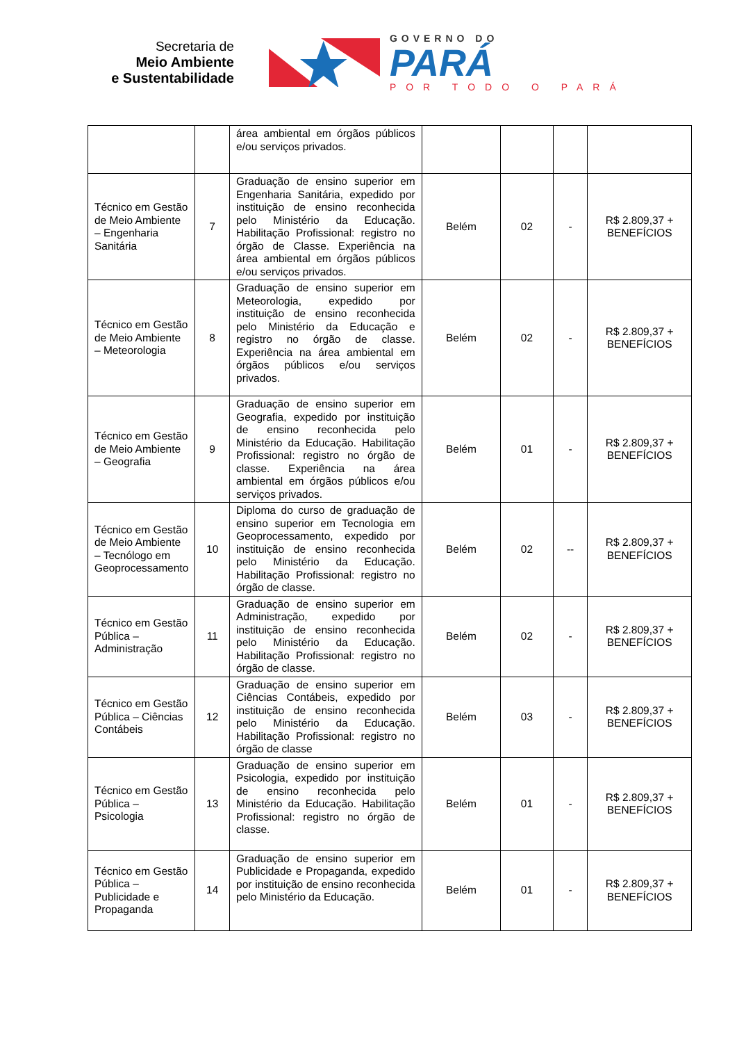Secretaria de
Meio Ambiente
e Sustentabilidade
GOVERNO DO
PARÁ
POR TODO O PARÁ
| | | área ambiental em órgãos públicos e/ou serviços privados. | | | | |
| Técnico em Gestão de Meio Ambiente – Engenharia Sanitária | 7 | Graduação de ensino superior em Engenharia Sanitária, expedido por instituição de ensino reconhecida pelo Ministério da Educação. Habilitação Profissional: registro no órgão de Classe. Experiência na área ambiental em órgãos públicos e/ou serviços privados. | Belém | 02 | - | R$ 2.809,37 + BENEFÍCIOS |
| Técnico em Gestão de Meio Ambiente – Meteorologia | 8 | Graduação de ensino superior em Meteorologia, expedido por instituição de ensino reconhecida pelo Ministério da Educação e registro no órgão de classe. Experiência na área ambiental em órgãos públicos e/ou serviços privados. | Belém | 02 | - | R$ 2.809,37 + BENEFÍCIOS |
| Técnico em Gestão de Meio Ambiente – Geografia | 9 | Graduação de ensino superior em Geografia, expedido por instituição de ensino reconhecida pelo Ministério da Educação. Habilitação Profissional: registro no órgão de classe. Experiência na área ambiental em órgãos públicos e/ou serviços privados. | Belém | 01 | - | R$ 2.809,37 + BENEFÍCIOS |
| Técnico em Gestão de Meio Ambiente – Tecnólogo em Geoprocessamento | 10 | Diploma do curso de graduação de ensino superior em Tecnologia em Geoprocessamento, expedido por instituição de ensino reconhecida pelo Ministério da Educação. Habilitação Profissional: registro no órgão de classe. | Belém | 02 | -- | R$ 2.809,37 + BENEFÍCIOS |
| Técnico em Gestão Pública – Administração | 11 | Graduação de ensino superior em Administração, expedido por instituição de ensino reconhecida pelo Ministério da Educação. Habilitação Profissional: registro no órgão de classe. | Belém | 02 | - | R$ 2.809,37 + BENEFÍCIOS |
| Técnico em Gestão Pública – Ciências Contábeis | 12 | Graduação de ensino superior em Ciências Contábeis, expedido por instituição de ensino reconhecida pelo Ministério da Educação. Habilitação Profissional: registro no órgão de classe | Belém | 03 | - | R$ 2.809,37 + BENEFÍCIOS |
| Técnico em Gestão Pública – Psicologia | 13 | Graduação de ensino superior em Psicologia, expedido por instituição de ensino reconhecida pelo Ministério da Educação. Habilitação Profissional: registro no órgão de classe. | Belém | 01 | - | R$ 2.809,37 + BENEFÍCIOS |
| Técnico em Gestão Pública – Publicidade e Propaganda | 14 | Graduação de ensino superior em Publicidade e Propaganda, expedido por instituição de ensino reconhecida pelo Ministério da Educação. | Belém | 01 | - | R$ 2.809,37 + BENEFÍCIOS |